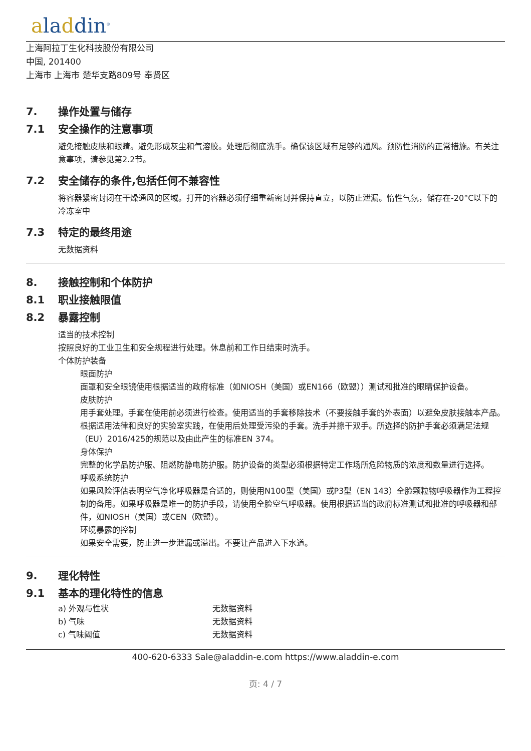aladdin<sup>®</sup>
上海阿拉丁生化科技股份有限公司
中国, 201400
上海市 上海市 楚华支路809号 奉贤区
7. 操作处置与储存
7.1 安全操作的注意事项
避免接触皮肤和眼睛。避免形成灰尘和气溶胶。处理后彻底洗手。确保该区域有足够的通风。预防性消防的正常措施。有关注意事项，请参见第2.2节。
7.2 安全储存的条件,包括任何不兼容性
将容器紧密封闭在干燥通风的区域。打开的容器必须仔细重新密封并保持直立，以防止泄漏。惰性气氛，储存在-20°C以下的冷冻室中
7.3 特定的最终用途
无数据资料
8. 接触控制和个体防护
8.1 职业接触限值
8.2 暴露控制
适当的技术控制
按照良好的工业卫生和安全规程进行处理。休息前和工作日结束时洗手。
个体防护装备
眼面防护
面罩和安全眼镜使用根据适当的政府标准（如NIOSH（美国）或EN166（欧盟））测试和批准的眼睛保护设备。
皮肤防护
用手套处理。手套在使用前必须进行检查。使用适当的手套移除技术（不要接触手套的外表面）以避免皮肤接触本产品。根据适用法律和良好的实验室实践，在使用后处理受污染的手套。洗手并擦干双手。所选择的防护手套必须满足法规（EU）2016/425的规范以及由此产生的标准EN 374。
身体保护
完整的化学品防护服、阻燃防静电防护服。防护设备的类型必须根据特定工作场所危险物质的浓度和数量进行选择。
呼吸系统防护
如果风险评估表明空气净化呼吸器是合适的，则使用N100型（美国）或P3型（EN 143）全脸颗粒物呼吸器作为工程控制的备用。如果呼吸器是唯一的防护手段，请使用全脸空气呼吸器。使用根据适当的政府标准测试和批准的呼吸器和部件，如NIOSH（美国）或CEN（欧盟）。
环境暴露的控制
如果安全需要，防止进一步泄漏或溢出。不要让产品进入下水道。
9. 理化特性
9.1 基本的理化特性的信息
| a) 外观与性状 | 无数据资料 |
| b) 气味 | 无数据资料 |
| c) 气味阈值 | 无数据资料 |
400-620-6333 Sale@aladdin-e.com https://www.aladdin-e.com
页: 4 / 7